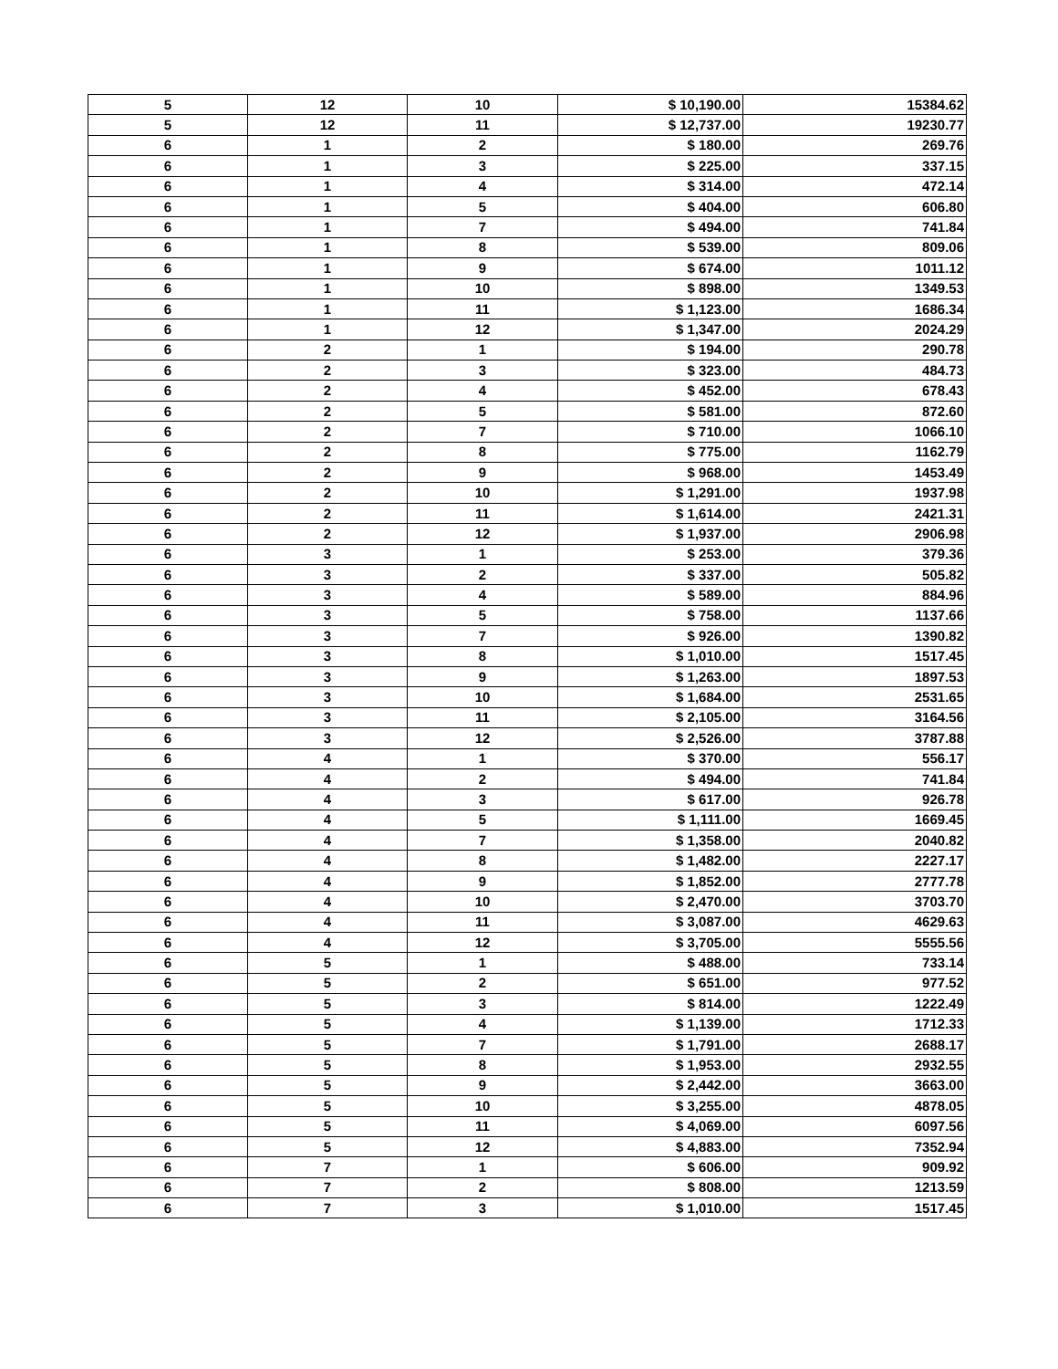| 5 | 12 | 10 | $ 10,190.00 | 15384.62 |
| 5 | 12 | 11 | $ 12,737.00 | 19230.77 |
| 6 | 1 | 2 | $ 180.00 | 269.76 |
| 6 | 1 | 3 | $ 225.00 | 337.15 |
| 6 | 1 | 4 | $ 314.00 | 472.14 |
| 6 | 1 | 5 | $ 404.00 | 606.80 |
| 6 | 1 | 7 | $ 494.00 | 741.84 |
| 6 | 1 | 8 | $ 539.00 | 809.06 |
| 6 | 1 | 9 | $ 674.00 | 1011.12 |
| 6 | 1 | 10 | $ 898.00 | 1349.53 |
| 6 | 1 | 11 | $ 1,123.00 | 1686.34 |
| 6 | 1 | 12 | $ 1,347.00 | 2024.29 |
| 6 | 2 | 1 | $ 194.00 | 290.78 |
| 6 | 2 | 3 | $ 323.00 | 484.73 |
| 6 | 2 | 4 | $ 452.00 | 678.43 |
| 6 | 2 | 5 | $ 581.00 | 872.60 |
| 6 | 2 | 7 | $ 710.00 | 1066.10 |
| 6 | 2 | 8 | $ 775.00 | 1162.79 |
| 6 | 2 | 9 | $ 968.00 | 1453.49 |
| 6 | 2 | 10 | $ 1,291.00 | 1937.98 |
| 6 | 2 | 11 | $ 1,614.00 | 2421.31 |
| 6 | 2 | 12 | $ 1,937.00 | 2906.98 |
| 6 | 3 | 1 | $ 253.00 | 379.36 |
| 6 | 3 | 2 | $ 337.00 | 505.82 |
| 6 | 3 | 4 | $ 589.00 | 884.96 |
| 6 | 3 | 5 | $ 758.00 | 1137.66 |
| 6 | 3 | 7 | $ 926.00 | 1390.82 |
| 6 | 3 | 8 | $ 1,010.00 | 1517.45 |
| 6 | 3 | 9 | $ 1,263.00 | 1897.53 |
| 6 | 3 | 10 | $ 1,684.00 | 2531.65 |
| 6 | 3 | 11 | $ 2,105.00 | 3164.56 |
| 6 | 3 | 12 | $ 2,526.00 | 3787.88 |
| 6 | 4 | 1 | $ 370.00 | 556.17 |
| 6 | 4 | 2 | $ 494.00 | 741.84 |
| 6 | 4 | 3 | $ 617.00 | 926.78 |
| 6 | 4 | 5 | $ 1,111.00 | 1669.45 |
| 6 | 4 | 7 | $ 1,358.00 | 2040.82 |
| 6 | 4 | 8 | $ 1,482.00 | 2227.17 |
| 6 | 4 | 9 | $ 1,852.00 | 2777.78 |
| 6 | 4 | 10 | $ 2,470.00 | 3703.70 |
| 6 | 4 | 11 | $ 3,087.00 | 4629.63 |
| 6 | 4 | 12 | $ 3,705.00 | 5555.56 |
| 6 | 5 | 1 | $ 488.00 | 733.14 |
| 6 | 5 | 2 | $ 651.00 | 977.52 |
| 6 | 5 | 3 | $ 814.00 | 1222.49 |
| 6 | 5 | 4 | $ 1,139.00 | 1712.33 |
| 6 | 5 | 7 | $ 1,791.00 | 2688.17 |
| 6 | 5 | 8 | $ 1,953.00 | 2932.55 |
| 6 | 5 | 9 | $ 2,442.00 | 3663.00 |
| 6 | 5 | 10 | $ 3,255.00 | 4878.05 |
| 6 | 5 | 11 | $ 4,069.00 | 6097.56 |
| 6 | 5 | 12 | $ 4,883.00 | 7352.94 |
| 6 | 7 | 1 | $ 606.00 | 909.92 |
| 6 | 7 | 2 | $ 808.00 | 1213.59 |
| 6 | 7 | 3 | $ 1,010.00 | 1517.45 |